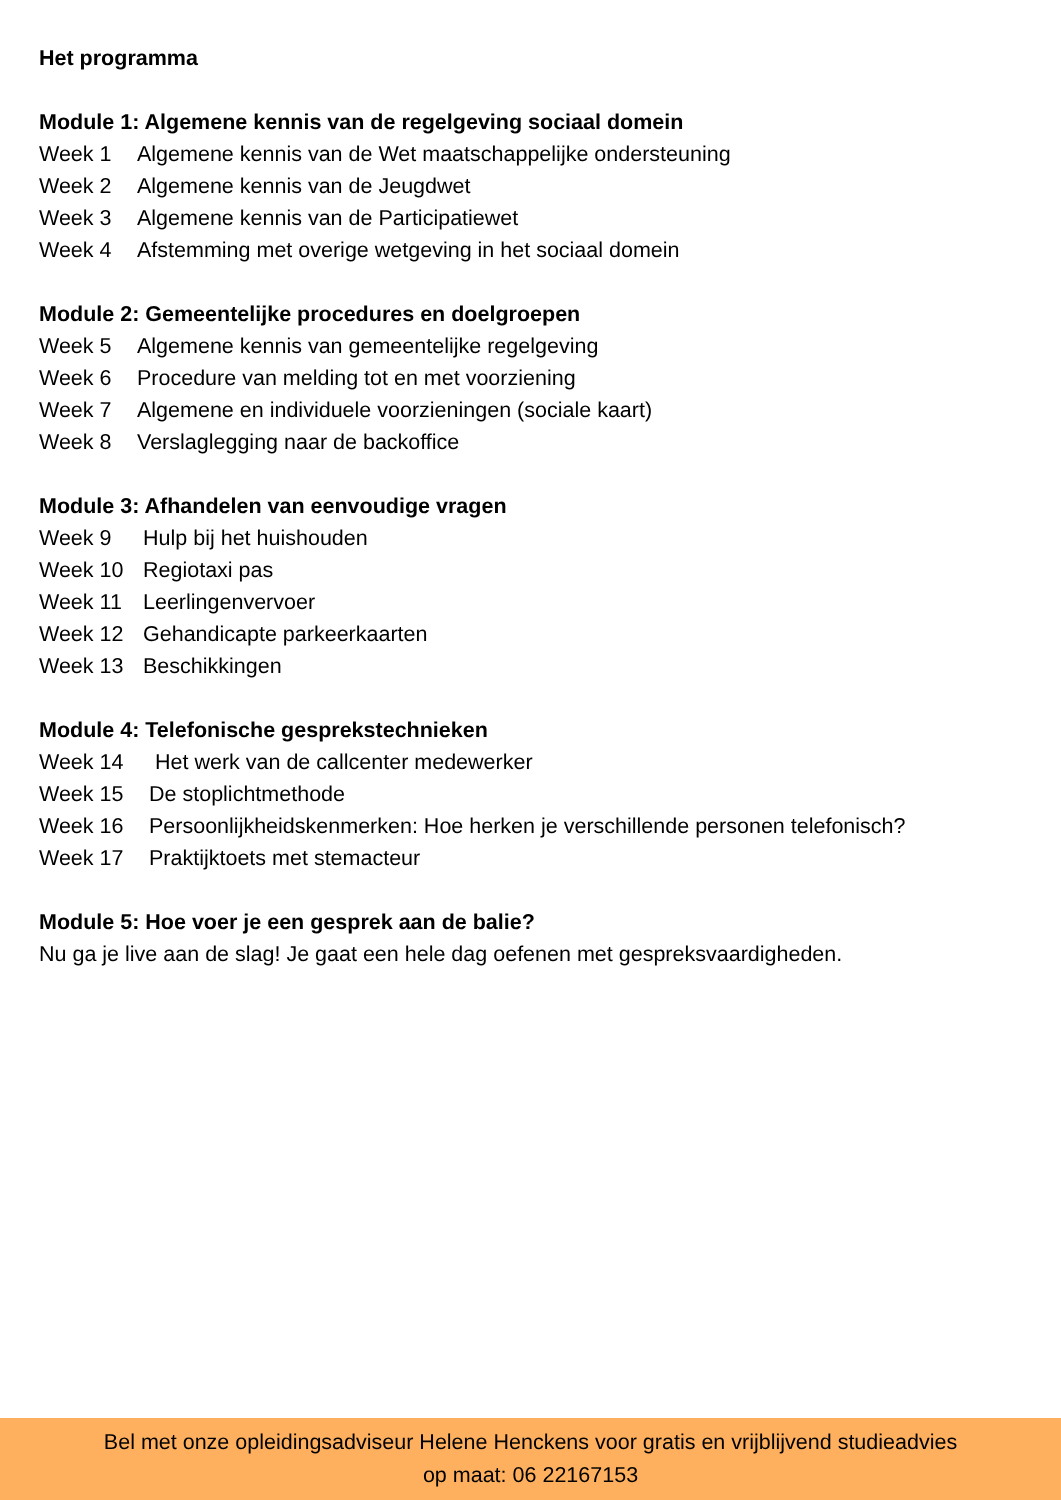Het programma
Module 1: Algemene kennis van de regelgeving sociaal domein
Week 1 Algemene kennis van de Wet maatschappelijke ondersteuning
Week 2 Algemene kennis van de Jeugdwet
Week 3 Algemene kennis van de Participatiewet
Week 4 Afstemming met overige wetgeving in het sociaal domein
Module 2: Gemeentelijke procedures en doelgroepen
Week 5 Algemene kennis van gemeentelijke regelgeving
Week 6 Procedure van melding tot en met voorziening
Week 7 Algemene en individuele voorzieningen (sociale kaart)
Week 8 Verslaglegging naar de backoffice
Module 3: Afhandelen van eenvoudige vragen
Week 9 Hulp bij het huishouden
Week 10 Regiotaxi pas
Week 11 Leerlingenvervoer
Week 12 Gehandicapte parkeerkaarten
Week 13 Beschikkingen
Module 4: Telefonische gesprekstechnieken
Week 14 Het werk van de callcenter medewerker
Week 15 De stoplichtmethode
Week 16 Persoonlijkheidskenmerken: Hoe herken je verschillende personen telefonisch?
Week 17 Praktijktoets met stemacteur
Module 5: Hoe voer je een gesprek aan de balie?
Nu ga je live aan de slag! Je gaat een hele dag oefenen met gespreksvaardigheden.
Bel met onze opleidingsadviseur Helene Henckens voor gratis en vrijblijvend studieadvies
op maat: 06 22167153